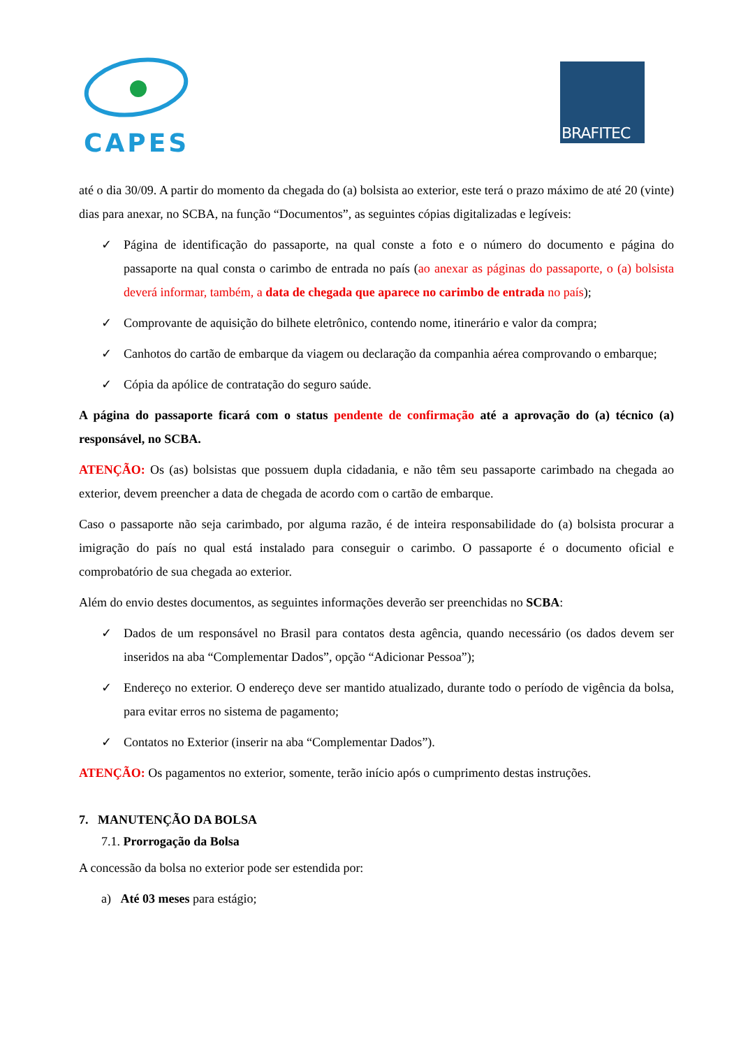CAPES
BRAFITEC
até o dia 30/09. A partir do momento da chegada do (a) bolsista ao exterior, este terá o prazo máximo de até 20 (vinte) dias para anexar, no SCBA, na função “Documentos”, as seguintes cópias digitalizadas e legíveis:
✓ Página de identificação do passaporte, na qual conste a foto e o número do documento e página do passaporte na qual consta o carimbo de entrada no país (ao anexar as páginas do passaporte, o (a) bolsista deverá informar, também, a data de chegada que aparece no carimbo de entrada no país);
✓ Comprovante de aquisição do bilhete eletrônico, contendo nome, itinerário e valor da compra;
✓ Canhotos do cartão de embarque da viagem ou declaração da companhia aérea comprovando o embarque;
✓ Cópia da apólice de contratação do seguro saúde.
A página do passaporte ficará com o status pendente de confirmação até a aprovação do (a) técnico (a) responsável, no SCBA.
ATENÇÃO: Os (as) bolsistas que possuem dupla cidadania, e não têm seu passaporte carimbado na chegada ao exterior, devem preencher a data de chegada de acordo com o cartão de embarque.
Caso o passaporte não seja carimbado, por alguma razão, é de inteira responsabilidade do (a) bolsista procurar a imigração do país no qual está instalado para conseguir o carimbo. O passaporte é o documento oficial e comprobatório de sua chegada ao exterior.
Além do envio destes documentos, as seguintes informações deverão ser preenchidas no SCBA:
✓ Dados de um responsável no Brasil para contatos desta agência, quando necessário (os dados devem ser inseridos na aba “Complementar Dados”, opção “Adicionar Pessoa”);
✓ Endereço no exterior. O endereço deve ser mantido atualizado, durante todo o período de vigência da bolsa, para evitar erros no sistema de pagamento;
✓ Contatos no Exterior (inserir na aba “Complementar Dados”).
ATENÇÃO: Os pagamentos no exterior, somente, terão início após o cumprimento destas instruções.
7. MANUTENÇÃO DA BOLSA
7.1. Prorrogação da Bolsa
A concessão da bolsa no exterior pode ser estendida por:
a) Até 03 meses para estágio;